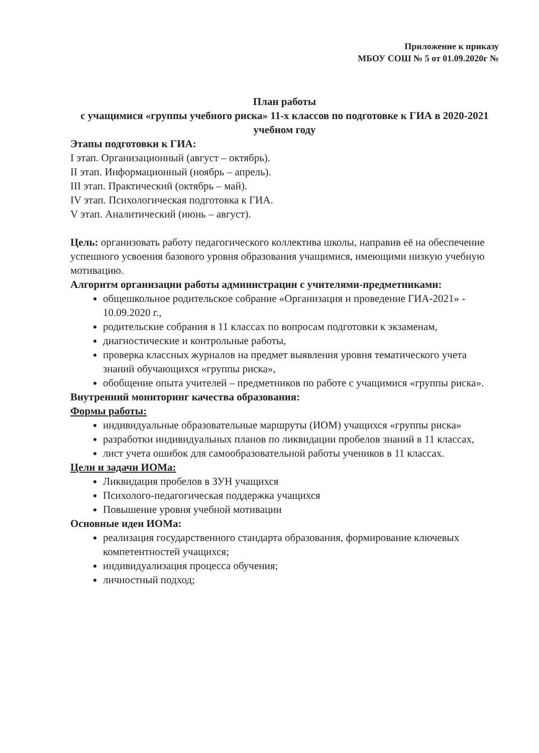Приложение к приказу
МБОУ СОШ № 5 от 01.09.2020г №
План работы
с учащимися «группы учебного риска» 11-х классов по подготовке к ГИА в 2020-2021 учебном году
Этапы подготовки к ГИА:
I этап. Организационный (август – октябрь).
II этап. Информационный (ноябрь – апрель).
III этап. Практический (октябрь – май).
IV этап. Психологическая подготовка к ГИА.
V этап. Аналитический (июнь – август).
Цель: организовать работу педагогического коллектива школы, направив её на обеспечение успешного усвоения базового уровня образования учащимися, имеющими низкую учебную мотивацию.
Алгоритм организации работы администрации с учителями-предметниками:
общешкольное родительское собрание «Организация и проведение ГИА-2021» - 10.09.2020 г.,
родительские собрания в 11 классах по вопросам подготовки к экзаменам,
диагностические и контрольные работы,
проверка классных журналов на предмет выявления уровня тематического учета знаний обучающихся «группы риска»,
обобщение опыта учителей – предметников по работе с учащимися «группы риска».
Внутренний мониторинг качества образования:
Формы работы:
индивидуальные образовательные маршруты (ИОМ) учащихся «группы риска»
разработки индивидуальных планов по ликвидации пробелов знаний в 11 классах,
лист учета ошибок для самообразовательной работы учеников в 11 классах.
Цели и задачи ИОМа:
Ликвидация пробелов в ЗУН учащихся
Психолого-педагогическая поддержка учащихся
Повышение уровня учебной мотивации
Основные идеи ИОМа:
реализация государственного стандарта образования, формирование ключевых компетентностей учащихся;
индивидуализация процесса обучения;
личностный подход;